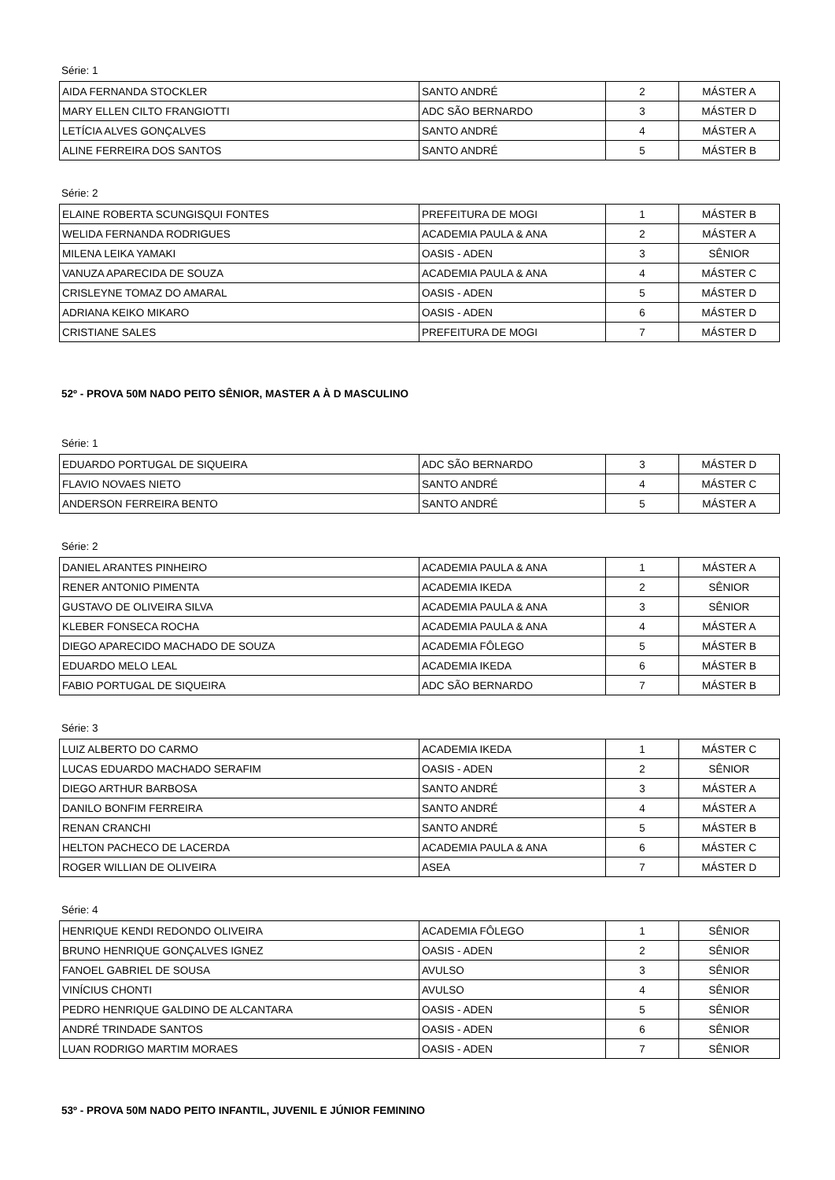Série: 1
| AIDA FERNANDA STOCKLER | SANTO ANDRÉ | 2 | MÁSTER A |
| MARY ELLEN CILTO FRANGIOTTI | ADC SÃO BERNARDO | 3 | MÁSTER D |
| LETÍCIA ALVES GONÇALVES | SANTO ANDRÉ | 4 | MÁSTER A |
| ALINE FERREIRA DOS SANTOS | SANTO ANDRÉ | 5 | MÁSTER B |
Série: 2
| ELAINE ROBERTA SCUNGISQUI FONTES | PREFEITURA DE MOGI | 1 | MÁSTER B |
| WELIDA FERNANDA RODRIGUES | ACADEMIA PAULA & ANA | 2 | MÁSTER A |
| MILENA LEIKA YAMAKI | OASIS - ADEN | 3 | SÊNIOR |
| VANUZA APARECIDA DE SOUZA | ACADEMIA PAULA & ANA | 4 | MÁSTER C |
| CRISLEYNE TOMAZ DO AMARAL | OASIS - ADEN | 5 | MÁSTER D |
| ADRIANA KEIKO MIKARO | OASIS - ADEN | 6 | MÁSTER D |
| CRISTIANE SALES | PREFEITURA DE MOGI | 7 | MÁSTER D |
52º - PROVA 50M NADO PEITO SÊNIOR, MASTER A À D MASCULINO
Série: 1
| EDUARDO PORTUGAL DE SIQUEIRA | ADC SÃO BERNARDO | 3 | MÁSTER D |
| FLAVIO NOVAES NIETO | SANTO ANDRÉ | 4 | MÁSTER C |
| ANDERSON FERREIRA BENTO | SANTO ANDRÉ | 5 | MÁSTER A |
Série: 2
| DANIEL ARANTES PINHEIRO | ACADEMIA PAULA & ANA | 1 | MÁSTER A |
| RENER ANTONIO PIMENTA | ACADEMIA IKEDA | 2 | SÊNIOR |
| GUSTAVO DE OLIVEIRA SILVA | ACADEMIA PAULA & ANA | 3 | SÊNIOR |
| KLEBER FONSECA ROCHA | ACADEMIA PAULA & ANA | 4 | MÁSTER A |
| DIEGO APARECIDO MACHADO DE SOUZA | ACADEMIA FÔLEGO | 5 | MÁSTER B |
| EDUARDO MELO LEAL | ACADEMIA IKEDA | 6 | MÁSTER B |
| FABIO PORTUGAL DE SIQUEIRA | ADC SÃO BERNARDO | 7 | MÁSTER B |
Série: 3
| LUIZ ALBERTO DO CARMO | ACADEMIA IKEDA | 1 | MÁSTER C |
| LUCAS EDUARDO MACHADO SERAFIM | OASIS - ADEN | 2 | SÊNIOR |
| DIEGO ARTHUR BARBOSA | SANTO ANDRÉ | 3 | MÁSTER A |
| DANILO BONFIM FERREIRA | SANTO ANDRÉ | 4 | MÁSTER A |
| RENAN CRANCHI | SANTO ANDRÉ | 5 | MÁSTER B |
| HELTON PACHECO DE LACERDA | ACADEMIA PAULA & ANA | 6 | MÁSTER C |
| ROGER WILLIAN DE OLIVEIRA | ASEA | 7 | MÁSTER D |
Série: 4
| HENRIQUE KENDI REDONDO OLIVEIRA | ACADEMIA FÔLEGO | 1 | SÊNIOR |
| BRUNO HENRIQUE GONÇALVES IGNEZ | OASIS - ADEN | 2 | SÊNIOR |
| FANOEL GABRIEL DE SOUSA | AVULSO | 3 | SÊNIOR |
| VINÍCIUS CHONTI | AVULSO | 4 | SÊNIOR |
| PEDRO HENRIQUE GALDINO DE ALCANTARA | OASIS - ADEN | 5 | SÊNIOR |
| ANDRÉ TRINDADE SANTOS | OASIS - ADEN | 6 | SÊNIOR |
| LUAN RODRIGO MARTIM MORAES | OASIS - ADEN | 7 | SÊNIOR |
53º - PROVA 50M NADO PEITO INFANTIL, JUVENIL E JÚNIOR FEMININO